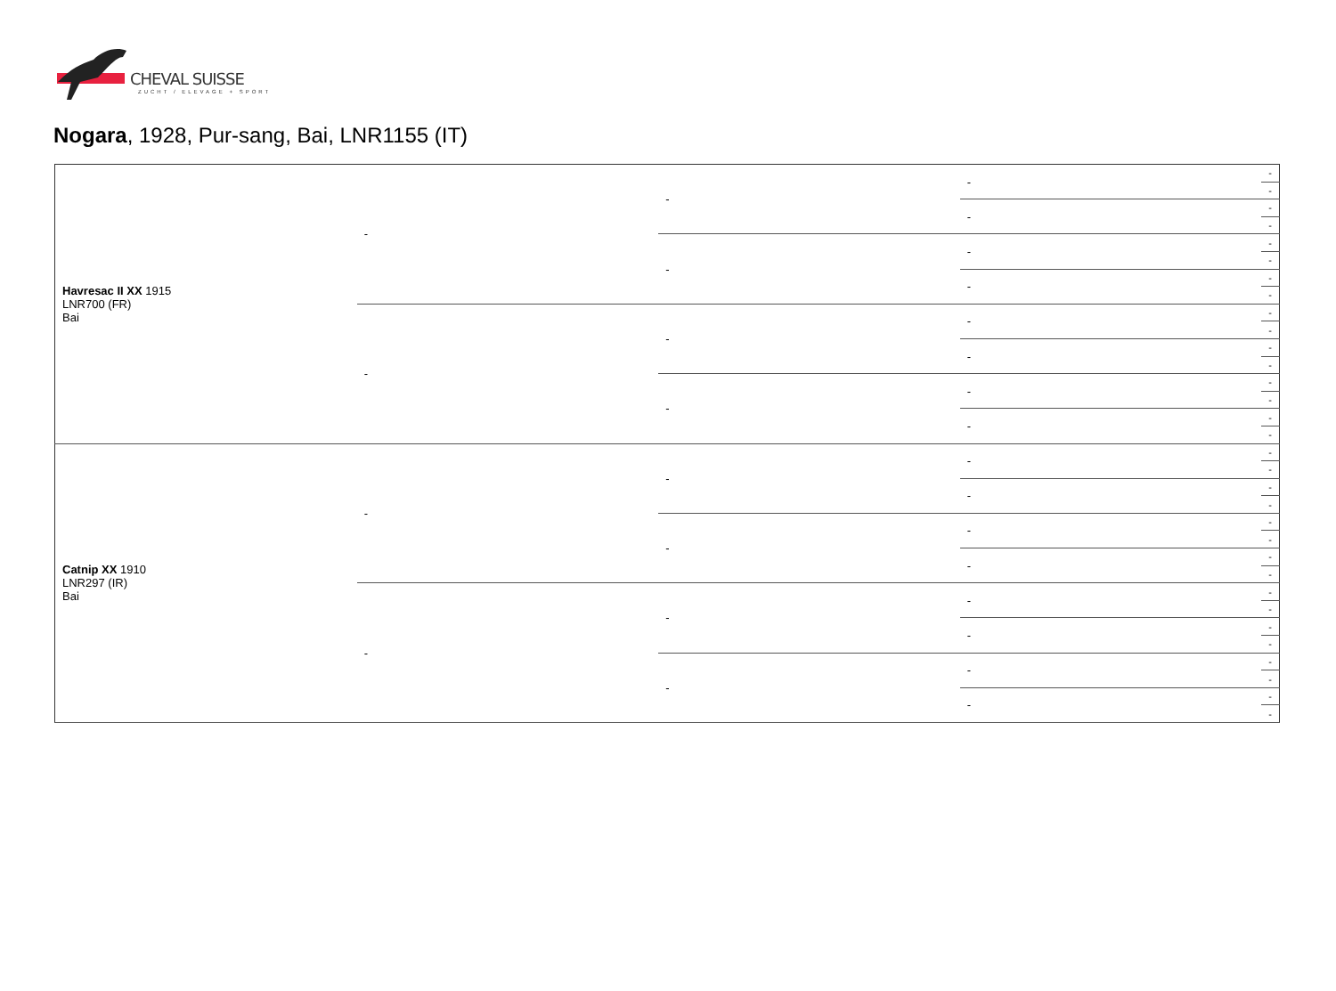CHEVAL SUISSE
ZUCHT / ELEVAGE + SPORT
Nogara, 1928, Pur-sang, Bai, LNR1155 (IT)
| Havresac II XX 1915 LNR700 (FR) Bai | - | - | - | - |
| | | | | - |
| | | | - | - |
| | | | | - |
| | | - | - | - |
| | | | | - |
| | | | - | - |
| | | | | - |
| | - | - | - | - |
| | | | | - |
| | | | - | - |
| | | | | - |
| | | - | - | - |
| | | | | - |
| | | | - | - |
| | | | | - |
| Catnip XX 1910 LNR297 (IR) Bai | - | - | - | - |
| | | | | - |
| | | | - | - |
| | | | | - |
| | | - | - | - |
| | | | | - |
| | | | - | - |
| | | | | - |
| | - | - | - | - |
| | | | | - |
| | | | - | - |
| | | | | - |
| | | - | - | - |
| | | | | - |
| | | | - | - |
| | | | | - |